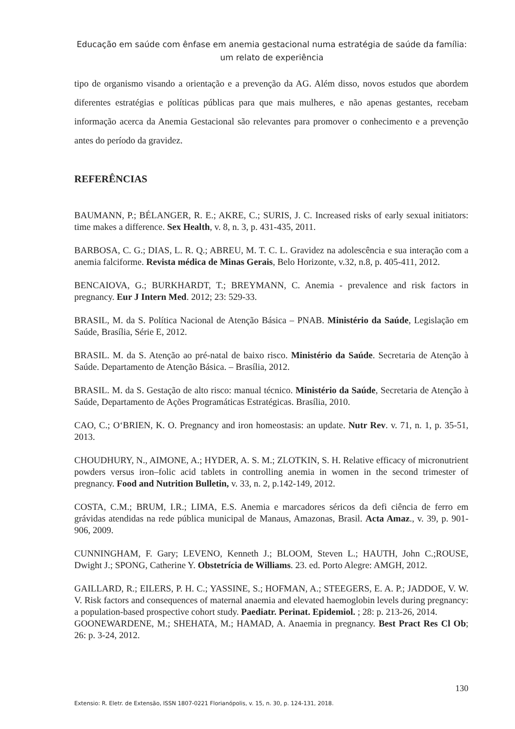Educação em saúde com ênfase em anemia gestacional numa estratégia de saúde da família: um relato de experiência
tipo de organismo visando a orientação e a prevenção da AG. Além disso, novos estudos que abordem diferentes estratégias e políticas públicas para que mais mulheres, e não apenas gestantes, recebam informação acerca da Anemia Gestacional são relevantes para promover o conhecimento e a prevenção antes do período da gravidez.
REFERÊNCIAS
BAUMANN, P.; BÉLANGER, R. E.; AKRE, C.; SURIS, J. C. Increased risks of early sexual initiators: time makes a difference. Sex Health, v. 8, n. 3, p. 431-435, 2011.
BARBOSA, C. G.; DIAS, L. R. Q.; ABREU, M. T. C. L. Gravidez na adolescência e sua interação com a anemia falciforme. Revista médica de Minas Gerais, Belo Horizonte, v.32, n.8, p. 405-411, 2012.
BENCAIOVA, G.; BURKHARDT, T.; BREYMANN, C. Anemia - prevalence and risk factors in pregnancy. Eur J Intern Med. 2012; 23: 529-33.
BRASIL, M. da S. Política Nacional de Atenção Básica – PNAB. Ministério da Saúde, Legislação em Saúde, Brasília, Série E, 2012.
BRASIL. M. da S. Atenção ao pré-natal de baixo risco. Ministério da Saúde. Secretaria de Atenção à Saúde. Departamento de Atenção Básica. – Brasília, 2012.
BRASIL. M. da S. Gestação de alto risco: manual técnico. Ministério da Saúde, Secretaria de Atenção à Saúde, Departamento de Ações Programáticas Estratégicas. Brasília, 2010.
CAO, C.; O‘BRIEN, K. O. Pregnancy and iron homeostasis: an update. Nutr Rev. v. 71, n. 1, p. 35-51, 2013.
CHOUDHURY, N., AIMONE, A.; HYDER, A. S. M.; ZLOTKIN, S. H. Relative efficacy of micronutrient powders versus iron–folic acid tablets in controlling anemia in women in the second trimester of pregnancy. Food and Nutrition Bulletin, v. 33, n. 2, p.142-149, 2012.
COSTA, C.M.; BRUM, I.R.; LIMA, E.S. Anemia e marcadores séricos da defi ciência de ferro em grávidas atendidas na rede pública municipal de Manaus, Amazonas, Brasil. Acta Amaz., v. 39, p. 901-906, 2009.
CUNNINGHAM, F. Gary; LEVENO, Kenneth J.; BLOOM, Steven L.; HAUTH, John C.;ROUSE, Dwight J.; SPONG, Catherine Y. Obstetrícia de Williams. 23. ed. Porto Alegre: AMGH, 2012.
GAILLARD, R.; EILERS, P. H. C.; YASSINE, S.; HOFMAN, A.; STEEGERS, E. A. P.; JADDOE, V. W. V. Risk factors and consequences of maternal anaemia and elevated haemoglobin levels during pregnancy: a population-based prospective cohort study. Paediatr. Perinat. Epidemiol. ; 28: p. 213-26, 2014.
GOONEWARDENE, M.; SHEHATA, M.; HAMAD, A. Anaemia in pregnancy. Best Pract Res Cl Ob; 26: p. 3-24, 2012.
130
Extensio: R. Eletr. de Extensão, ISSN 1807-0221 Florianópolis, v. 15, n. 30, p. 124-131, 2018.